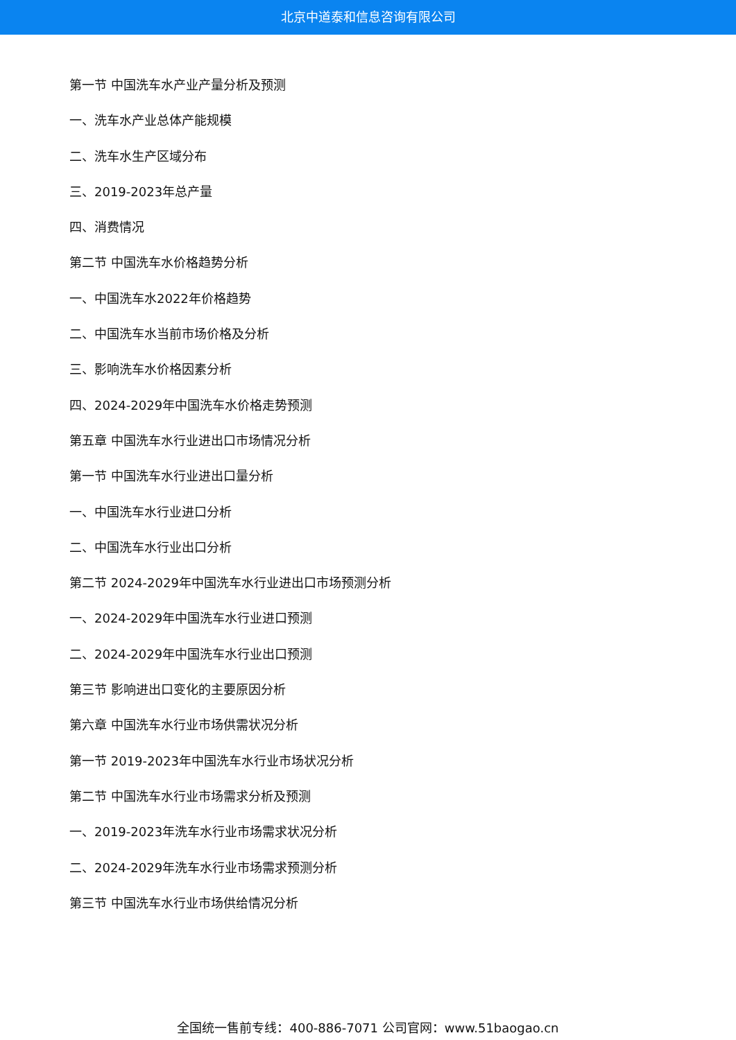北京中道泰和信息咨询有限公司
第一节 中国洗车水产业产量分析及预测
一、洗车水产业总体产能规模
二、洗车水生产区域分布
三、2019-2023年总产量
四、消费情况
第二节 中国洗车水价格趋势分析
一、中国洗车水2022年价格趋势
二、中国洗车水当前市场价格及分析
三、影响洗车水价格因素分析
四、2024-2029年中国洗车水价格走势预测
第五章 中国洗车水行业进出口市场情况分析
第一节 中国洗车水行业进出口量分析
一、中国洗车水行业进口分析
二、中国洗车水行业出口分析
第二节 2024-2029年中国洗车水行业进出口市场预测分析
一、2024-2029年中国洗车水行业进口预测
二、2024-2029年中国洗车水行业出口预测
第三节 影响进出口变化的主要原因分析
第六章 中国洗车水行业市场供需状况分析
第一节 2019-2023年中国洗车水行业市场状况分析
第二节 中国洗车水行业市场需求分析及预测
一、2019-2023年洗车水行业市场需求状况分析
二、2024-2029年洗车水行业市场需求预测分析
第三节 中国洗车水行业市场供给情况分析
全国统一售前专线：400-886-7071 公司官网：www.51baogao.cn